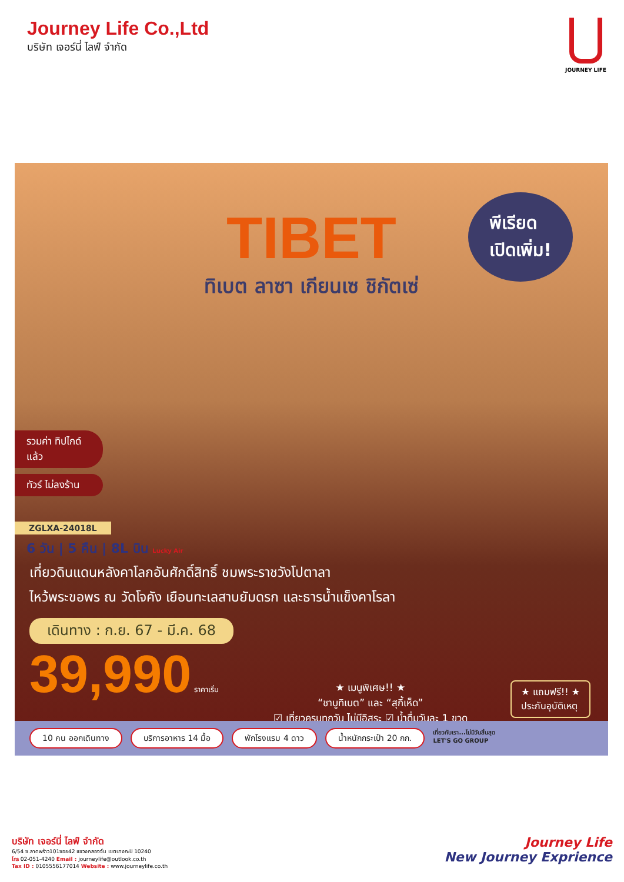Journey Life Co.,Ltd
บริษัท เจอร์นี่ ไลฟ์ จำกัด
JOURNEY LIFE
TIBET
ทิเบต ลาซา เกียนเซ ชิกัตเซ่
พีเรียด
เปิดเพิ่ม!
รวมค่า ทิปไกด์แล้ว
ทัวร์ ไม่ลงร้าน
ZGLXA-24018L
6 วัน | 5 คืน | 8L บิน Lucky Air
เที่ยวดินแดนหลังคาโลกอันศักดิ์สิทธิ์ ชมพระราชวังโปตาลา
ไหว้พระขอพร ณ วัดโจคัง เยือนทะเลสาบยัมดรก และธารน้ำแข็งคาโรลา
เดินทาง : ก.ย. 67 - มี.ค. 68
39,990 ราคาเริ่ม
★ เมนูพิเศษ!! ★
“ชาบูทิเบต” และ “สุกี้เห็ด”
☑ เที่ยวครบทุกวัน ไม่มีอิสระ ☑ น้ำดื่มวันละ 1 ขวด
★ แถมฟรี!! ★
ประกันอุบัติเหตุ
10 คน ออกเดินทาง บริการอาหาร 14 มื้อ พักโรงแรม 4 ดาว น้ำหนักกระเป๋า 20 กก. เที่ยวกับเรา...ไม่มีวันสิ้นสุด
LET'S GO GROUP
บริษัท เจอร์นี่ ไลฟ์ จำกัด
6/54 ซ.ลาดพร้าว101ซอย42 แขวงคลองจั่น เขตบางกะปิ 10240
โทร 02-051-4240 Email : journeylife@outlook.co.th
Tax ID : 0105556177014 Website : www.journeylife.co.th
Journey Life
New Journey Exprience